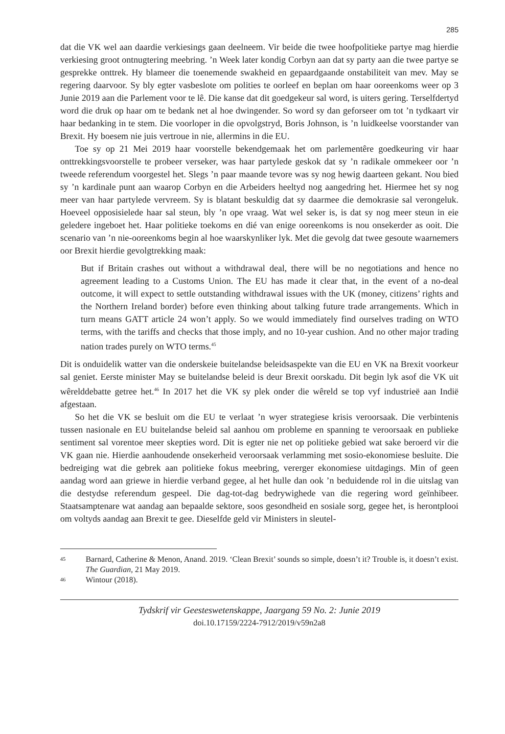285
dat die VK wel aan daardie verkiesings gaan deelneem. Vir beide die twee hoofpolitieke partye mag hierdie verkiesing groot ontnugtering meebring. ’n Week later kondig Corbyn aan dat sy party aan die twee partye se gesprekke onttrek. Hy blameer die toenemende swakheid en gepaardgaande onstabiliteit van mev. May se regering daarvoor. Sy bly egter vasbeslote om polities te oorleef en beplan om haar ooreenkoms weer op 3 Junie 2019 aan die Parlement voor te lê. Die kanse dat dit goedgekeur sal word, is uiters gering. Terselfdertyd word die druk op haar om te bedank net al hoe dwingender. So word sy dan geforseer om tot ’n tydkaart vir haar bedanking in te stem. Die voorloper in die opvolgstryd, Boris Johnson, is ’n luidkeelse voorstander van Brexit. Hy boesem nie juis vertroue in nie, allermins in die EU.
Toe sy op 21 Mei 2019 haar voorstelle bekendgemaak het om parlementêre goedkeuring vir haar onttrekkingsvoorstelle te probeer verseker, was haar partylede geskok dat sy ’n radikale ommekeer oor ’n tweede referendum voorgestel het. Slegs ’n paar maande tevore was sy nog hewig daarteen gekant. Nou bied sy ’n kardinale punt aan waarop Corbyn en die Arbeiders heeltyd nog aangedring het. Hiermee het sy nog meer van haar partylede vervreem. Sy is blatant beskuldig dat sy daarmee die demokrasie sal verongeluk. Hoeveel opposisielede haar sal steun, bly ’n ope vraag. Wat wel seker is, is dat sy nog meer steun in eie geledere ingeboet het. Haar politieke toekoms en dié van enige ooreenkoms is nou onsekerder as ooit. Die scenario van ’n nie-ooreenkoms begin al hoe waarskynliker lyk. Met die gevolg dat twee gesoute waarnemers oor Brexit hierdie gevolgtrekking maak:
But if Britain crashes out without a withdrawal deal, there will be no negotiations and hence no agreement leading to a Customs Union. The EU has made it clear that, in the event of a no-deal outcome, it will expect to settle outstanding withdrawal issues with the UK (money, citizens’ rights and the Northern Ireland border) before even thinking about talking future trade arrangements. Which in turn means GATT article 24 won’t apply. So we would immediately find ourselves trading on WTO terms, with the tariffs and checks that those imply, and no 10-year cushion. And no other major trading nation trades purely on WTO terms.<sup>45</sup>
Dit is onduidelik watter van die onderskeie buitelandse beleidsaspekte van die EU en VK na Brexit voorkeur sal geniet. Eerste minister May se buitelandse beleid is deur Brexit oorskadu. Dit begin lyk asof die VK uit wêrelddebatte getree het.<sup>46</sup> In 2017 het die VK sy plek onder die wêreld se top vyf industrieë aan Indië afgestaan.
So het die VK se besluit om die EU te verlaat ’n wyer strategiese krisis veroorsaak. Die verbintenis tussen nasionale en EU buitelandse beleid sal aanhou om probleme en spanning te veroorsaak en publieke sentiment sal vorentoe meer skepties word. Dit is egter nie net op politieke gebied wat sake beroerd vir die VK gaan nie. Hierdie aanhoudende onsekerheid veroorsaak verlamming met sosio-ekonomiese besluite. Die bedreiging wat die gebrek aan politieke fokus meebring, vererger ekonomiese uitdagings. Min of geen aandag word aan griewe in hierdie verband gegee, al het hulle dan ook ’n beduidende rol in die uitslag van die destydse referendum gespeel. Die dag-tot-dag bedrywighede van die regering word geïnhibeer. Staatsamptenare wat aandag aan bepaalde sektore, soos gesondheid en sosiale sorg, gegee het, is herontplooi om voltyds aandag aan Brexit te gee. Dieselfde geld vir Ministers in sleutel-
45 Barnard, Catherine & Menon, Anand. 2019. ‘Clean Brexit’ sounds so simple, doesn’t it? Trouble is, it doesn’t exist. The Guardian, 21 May 2019.
46 Wintour (2018).
Tydskrif vir Geesteswetenskappe, Jaargang 59 No. 2: Junie 2019
doi.10.17159/2224-7912/2019/v59n2a8